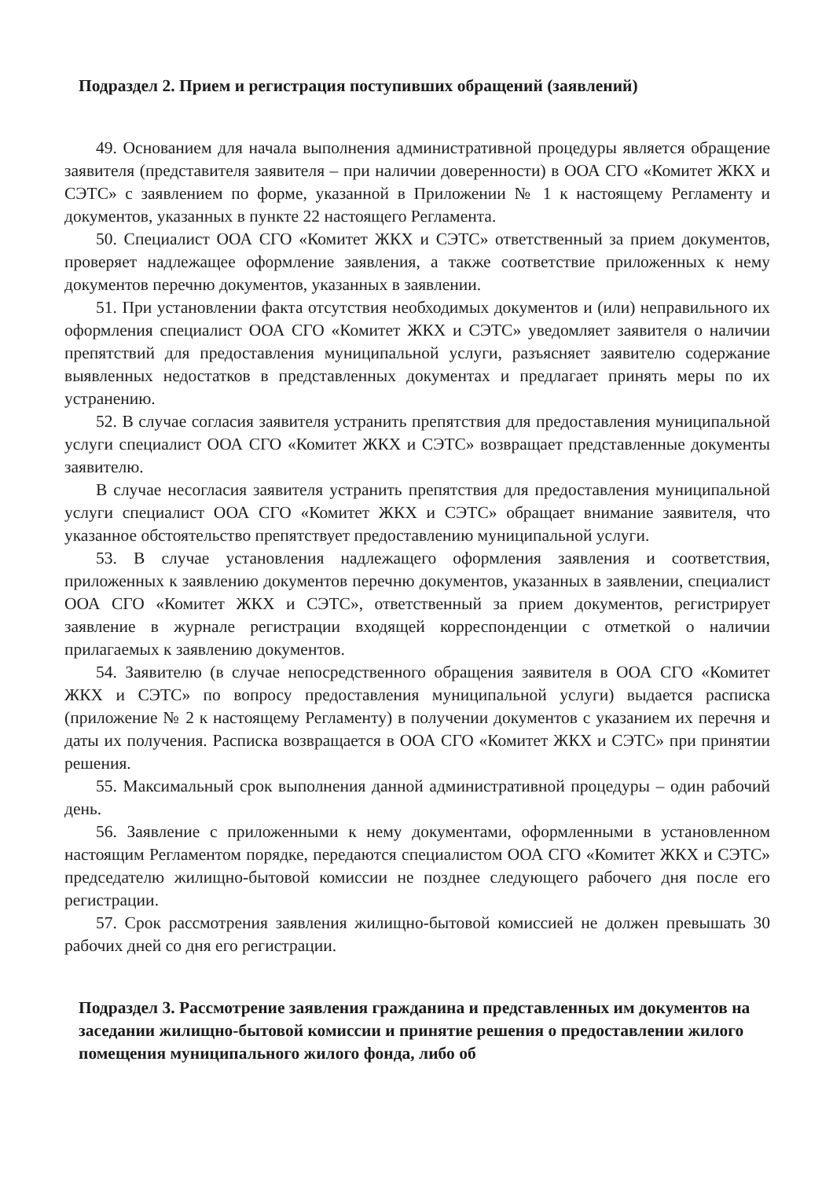Подраздел 2. Прием и регистрация поступивших обращений (заявлений)
49. Основанием для начала выполнения административной процедуры является обращение заявителя (представителя заявителя – при наличии доверенности) в ООА СГО «Комитет ЖКХ и СЭТС» с заявлением по форме, указанной в Приложении № 1 к настоящему Регламенту и документов, указанных в пункте 22 настоящего Регламента.
50. Специалист ООА СГО «Комитет ЖКХ и СЭТС» ответственный за прием документов, проверяет надлежащее оформление заявления, а также соответствие приложенных к нему документов перечню документов, указанных в заявлении.
51. При установлении факта отсутствия необходимых документов и (или) неправильного их оформления специалист ООА СГО «Комитет ЖКХ и СЭТС» уведомляет заявителя о наличии препятствий для предоставления муниципальной услуги, разъясняет заявителю содержание выявленных недостатков в представленных документах и предлагает принять меры по их устранению.
52. В случае согласия заявителя устранить препятствия для предоставления муниципальной услуги специалист ООА СГО «Комитет ЖКХ и СЭТС» возвращает представленные документы заявителю.
В случае несогласия заявителя устранить препятствия для предоставления муниципальной услуги специалист ООА СГО «Комитет ЖКХ и СЭТС» обращает внимание заявителя, что указанное обстоятельство препятствует предоставлению муниципальной услуги.
53. В случае установления надлежащего оформления заявления и соответствия, приложенных к заявлению документов перечню документов, указанных в заявлении, специалист ООА СГО «Комитет ЖКХ и СЭТС», ответственный за прием документов, регистрирует заявление в журнале регистрации входящей корреспонденции с отметкой о наличии прилагаемых к заявлению документов.
54. Заявителю (в случае непосредственного обращения заявителя в ООА СГО «Комитет ЖКХ и СЭТС» по вопросу предоставления муниципальной услуги) выдается расписка (приложение № 2 к настоящему Регламенту) в получении документов с указанием их перечня и даты их получения. Расписка возвращается в ООА СГО «Комитет ЖКХ и СЭТС» при принятии решения.
55. Максимальный срок выполнения данной административной процедуры – один рабочий день.
56. Заявление с приложенными к нему документами, оформленными в установленном настоящим Регламентом порядке, передаются специалистом ООА СГО «Комитет ЖКХ и СЭТС» председателю жилищно-бытовой комиссии не позднее следующего рабочего дня после его регистрации.
57. Срок рассмотрения заявления жилищно-бытовой комиссией не должен превышать 30 рабочих дней со дня его регистрации.
Подраздел 3. Рассмотрение заявления гражданина и представленных им документов на заседании жилищно-бытовой комиссии и принятие решения о предоставлении жилого помещения муниципального жилого фонда, либо об